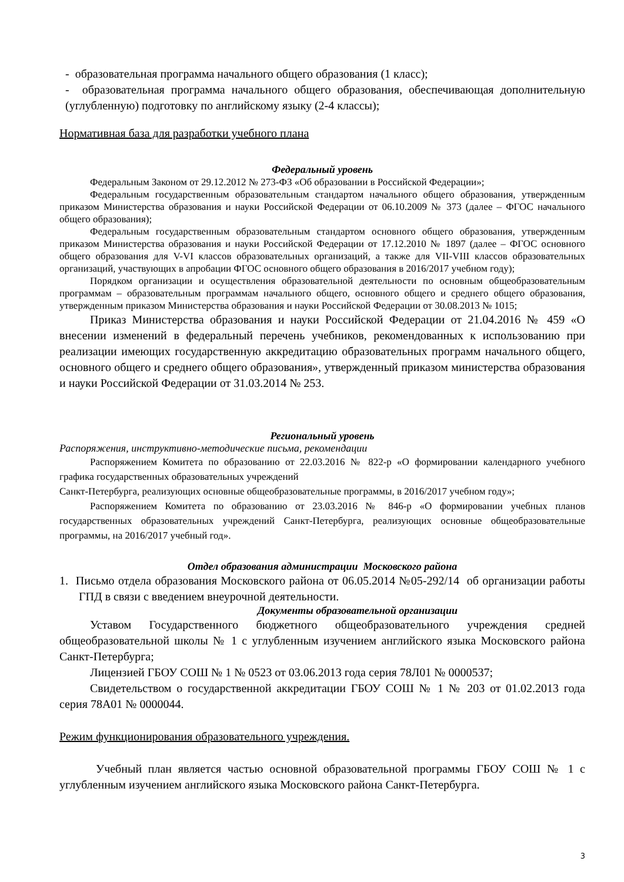- образовательная программа начального общего образования (1 класс);
- образовательная программа начального общего образования, обеспечивающая дополнительную (углубленную) подготовку по английскому языку (2-4 классы);
Нормативная база для разработки учебного плана
Федеральный уровень
Федеральным Законом от 29.12.2012 № 273-ФЗ «Об образовании в Российской Федерации»;
Федеральным государственным образовательным стандартом начального общего образования, утвержденным приказом Министерства образования и науки Российской Федерации от 06.10.2009 № 373 (далее – ФГОС начального общего образования);
Федеральным государственным образовательным стандартом основного общего образования, утвержденным приказом Министерства образования и науки Российской Федерации от 17.12.2010 № 1897 (далее – ФГОС основного общего образования для V-VI классов образовательных организаций, а также для VII-VIII классов образовательных организаций, участвующих в апробации ФГОС основного общего образования в 2016/2017 учебном году);
Порядком организации и осуществления образовательной деятельности по основным общеобразовательным программам – образовательным программам начального общего, основного общего и среднего общего образования, утвержденным приказом Министерства образования и науки Российской Федерации от 30.08.2013 № 1015;
Приказ Министерства образования и науки Российской Федерации от 21.04.2016 № 459 «О внесении изменений в федеральный перечень учебников, рекомендованных к использованию при реализации имеющих государственную аккредитацию образовательных программ начального общего, основного общего и среднего общего образования», утвержденный приказом министерства образования и науки Российской Федерации от 31.03.2014 № 253.
Региональный уровень
Распоряжения, инструктивно-методические письма, рекомендации
Распоряжением Комитета по образованию от 22.03.2016 № 822-р «О формировании календарного учебного графика государственных образовательных учреждений
Санкт-Петербурга, реализующих основные общеобразовательные программы, в 2016/2017 учебном году»;
Распоряжением Комитета по образованию от 23.03.2016 № 846-р «О формировании учебных планов государственных образовательных учреждений Санкт-Петербурга, реализующих основные общеобразовательные программы, на 2016/2017 учебный год».
Отдел образования администрации Московского района
1. Письмо отдела образования Московского района от 06.05.2014 №05-292/14 об организации работы ГПД в связи с введением внеурочной деятельности.
Документы образовательной организации
Уставом Государственного бюджетного общеобразовательного учреждения средней общеобразовательной школы № 1 с углубленным изучением английского языка Московского района Санкт-Петербурга;
Лицензией ГБОУ СОШ № 1 № 0523 от 03.06.2013 года серия 78Л01 № 0000537;
Свидетельством о государственной аккредитации ГБОУ СОШ № 1 № 203 от 01.02.2013 года серия 78А01 № 0000044.
Режим функционирования образовательного учреждения.
Учебный план является частью основной образовательной программы ГБОУ СОШ № 1 с углубленным изучением английского языка Московского района Санкт-Петербурга.
3